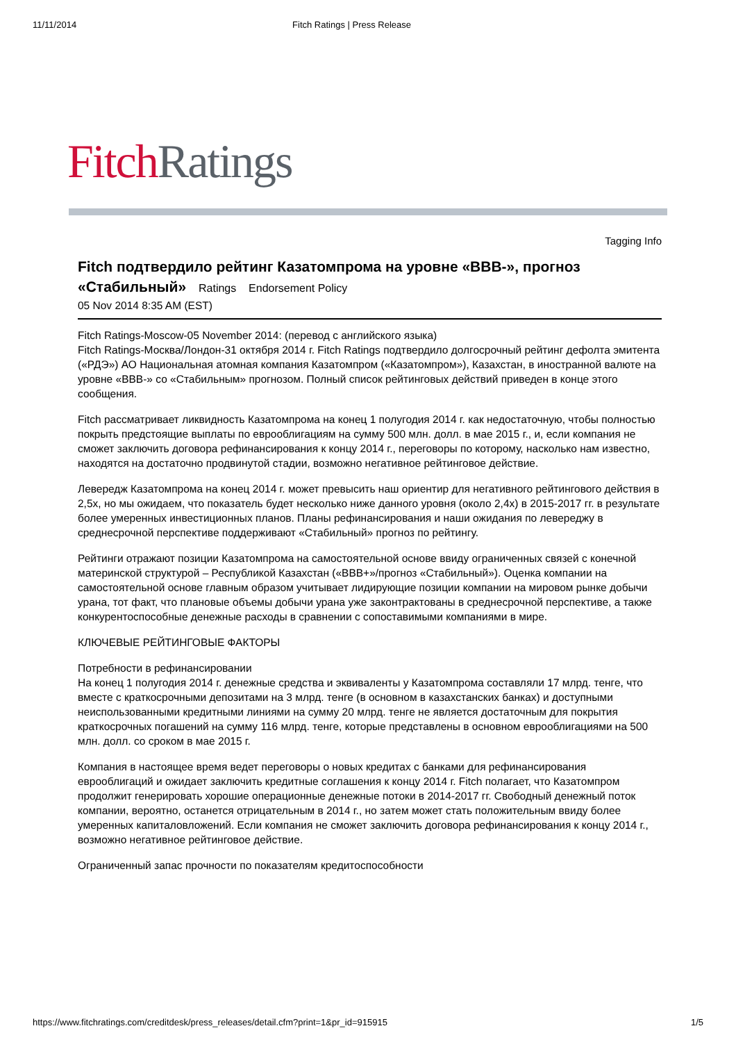11/11/2014 Fitch Ratings | Press Release
Fitch Ratings
Tagging Info
Fitch подтвердило рейтинг Казатомпрома на уровне «BBB-», прогноз «Стабильный» Ratings Endorsement Policy
05 Nov 2014 8:35 AM (EST)
Fitch Ratings-Moscow-05 November 2014: (перевод с английского языка)
Fitch Ratings-Москва/Лондон-31 октября 2014 г. Fitch Ratings подтвердило долгосрочный рейтинг дефолта эмитента («РДЭ») АО Национальная атомная компания Казатомпром («Казатомпром»), Казахстан, в иностранной валюте на уровне «BBB-» со «Стабильным» прогнозом. Полный список рейтинговых действий приведен в конце этого сообщения.
Fitch рассматривает ликвидность Казатомпрома на конец 1 полугодия 2014 г. как недостаточную, чтобы полностью покрыть предстоящие выплаты по еврооблигациям на сумму 500 млн. долл. в мае 2015 г., и, если компания не сможет заключить договора рефинансирования к концу 2014 г., переговоры по которому, насколько нам известно, находятся на достаточно продвинутой стадии, возможно негативное рейтинговое действие.
Левередж Казатомпрома на конец 2014 г. может превысить наш ориентир для негативного рейтингового действия в 2,5x, но мы ожидаем, что показатель будет несколько ниже данного уровня (около 2,4x) в 2015-2017 гг. в результате более умеренных инвестиционных планов. Планы рефинансирования и наши ожидания по левереджу в среднесрочной перспективе поддерживают «Стабильный» прогноз по рейтингу.
Рейтинги отражают позиции Казатомпрома на самостоятельной основе ввиду ограниченных связей с конечной материнской структурой – Республикой Казахстан («BBB+»/прогноз «Стабильный»). Оценка компании на самостоятельной основе главным образом учитывает лидирующие позиции компании на мировом рынке добычи урана, тот факт, что плановые объемы добычи урана уже законтрактованы в среднесрочной перспективе, а также конкурентоспособные денежные расходы в сравнении с сопоставимыми компаниями в мире.
КЛЮЧЕВЫЕ РЕЙТИНГОВЫЕ ФАКТОРЫ
Потребности в рефинансировании
На конец 1 полугодия 2014 г. денежные средства и эквиваленты у Казатомпрома составляли 17 млрд. тенге, что вместе с краткосрочными депозитами на 3 млрд. тенге (в основном в казахстанских банках) и доступными неиспользованными кредитными линиями на сумму 20 млрд. тенге не является достаточным для покрытия краткосрочных погашений на сумму 116 млрд. тенге, которые представлены в основном еврооблигациями на 500 млн. долл. со сроком в мае 2015 г.
Компания в настоящее время ведет переговоры о новых кредитах с банками для рефинансирования еврооблигаций и ожидает заключить кредитные соглашения к концу 2014 г. Fitch полагает, что Казатомпром продолжит генерировать хорошие операционные денежные потоки в 2014-2017 гг. Свободный денежный поток компании, вероятно, останется отрицательным в 2014 г., но затем может стать положительным ввиду более умеренных капиталовложений. Если компания не сможет заключить договора рефинансирования к концу 2014 г., возможно негативное рейтинговое действие.
Ограниченный запас прочности по показателям кредитоспособности
https://www.fitchratings.com/creditdesk/press_releases/detail.cfm?print=1&pr_id=915915 1/5